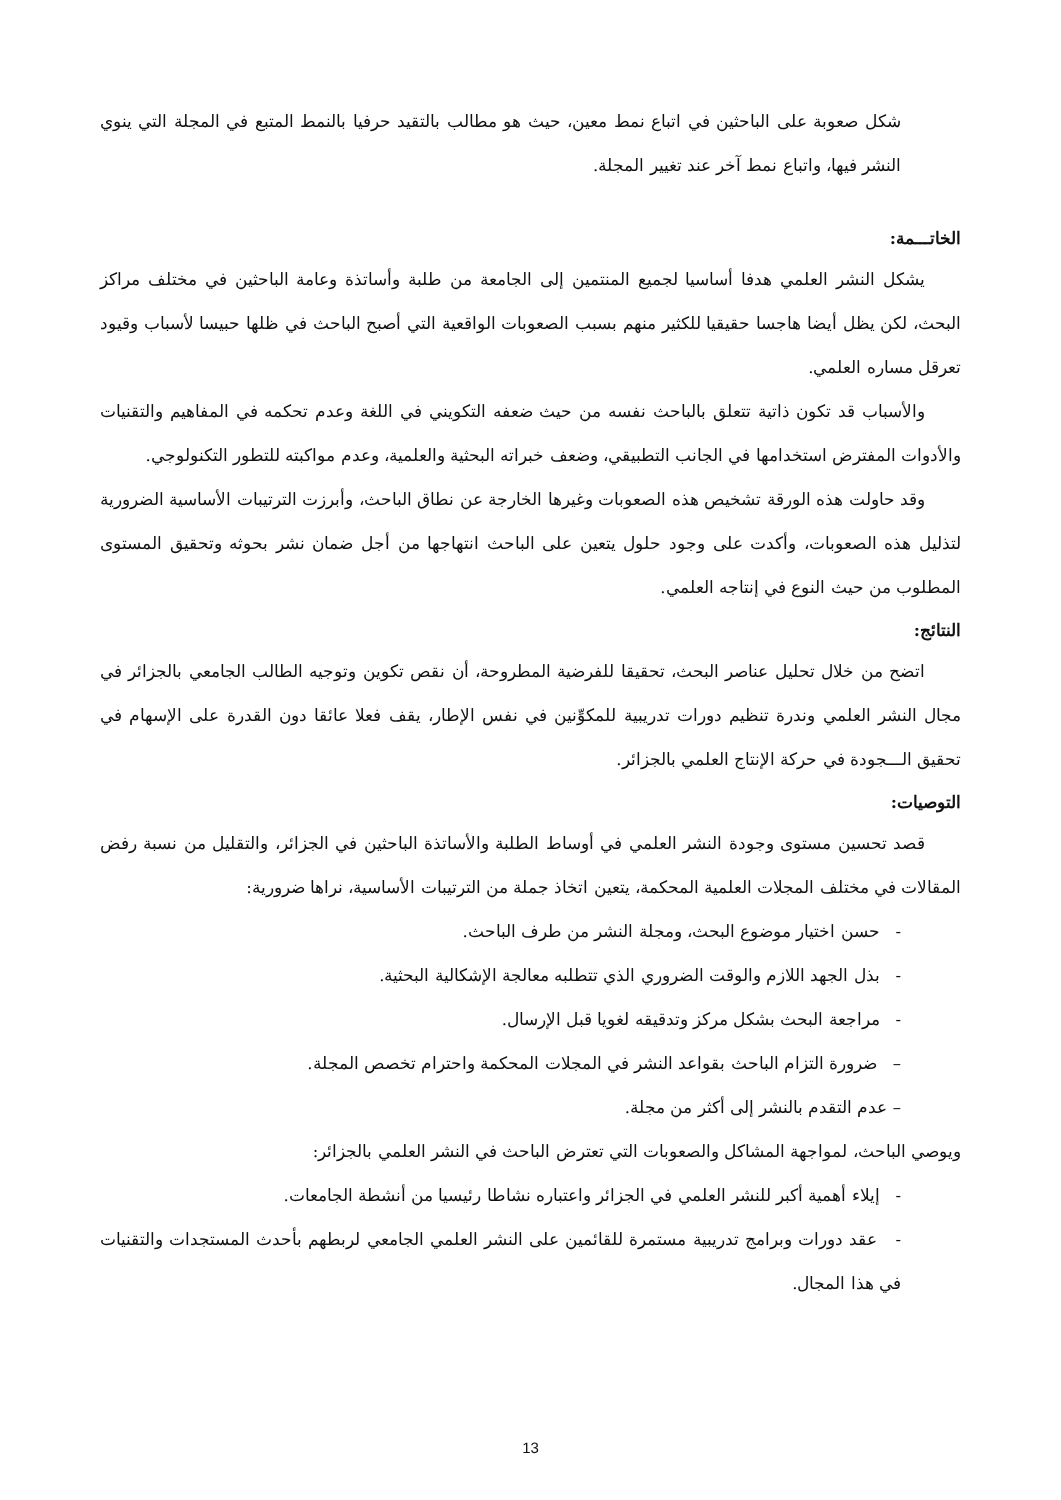شكل صعوبة على الباحثين في اتباع نمط معين، حيث هو مطالب بالتقيد حرفيا بالنمط المتبع في المجلة التي ينوي النشر فيها، واتباع نمط آخر عند تغيير المجلة.
الخاتـــمة:
يشكل النشر العلمي هدفا أساسيا لجميع المنتمين إلى الجامعة من طلبة وأساتذة وعامة الباحثين في مختلف مراكز البحث، لكن يظل أيضا هاجسا حقيقيا للكثير منهم بسبب الصعوبات الواقعية التي أصبح الباحث في ظلها حبيسا لأسباب وقيود تعرقل مساره العلمي.
والأسباب قد تكون ذاتية تتعلق بالباحث نفسه من حيث ضعفه التكويني في اللغة وعدم تحكمه في المفاهيم والتقنيات والأدوات المفترض استخدامها في الجانب التطبيقي، وضعف خبراته البحثية والعلمية، وعدم مواكبته للتطور التكنولوجي.
وقد حاولت هذه الورقة تشخيص هذه الصعوبات وغيرها الخارجة عن نطاق الباحث، وأبرزت الترتيبات الأساسية الضرورية لتذليل هذه الصعوبات، وأكدت على وجود حلول يتعين على الباحث انتهاجها من أجل ضمان نشر بحوثه وتحقيق المستوى المطلوب من حيث النوع في إنتاجه العلمي.
النتائج:
اتضح من خلال تحليل عناصر البحث، تحقيقا للفرضية المطروحة، أن نقص تكوين وتوجيه الطالب الجامعي بالجزائر في مجال النشر العلمي وندرة تنظيم دورات تدريبية للمكوِّنين في نفس الإطار، يقف فعلا عائقا دون القدرة على الإسهام في تحقيق الـــجودة في حركة الإنتاج العلمي بالجزائر.
التوصيات:
قصد تحسين مستوى وجودة النشر العلمي في أوساط الطلبة والأساتذة الباحثين في الجزائر، والتقليل من نسبة رفض المقالات في مختلف المجلات العلمية المحكمة، يتعين اتخاذ جملة من الترتيبات الأساسية، نراها ضرورية:
- حسن اختيار موضوع البحث، ومجلة النشر من طرف الباحث.
- بذل الجهد اللازم والوقت الضروري الذي تتطلبه معالجة الإشكالية البحثية.
- مراجعة البحث بشكل مركز وتدقيقه لغويا قبل الإرسال.
– ضرورة التزام الباحث بقواعد النشر في المجلات المحكمة واحترام تخصص المجلة.
– عدم التقدم بالنشر إلى أكثر من مجلة.
ويوصي الباحث، لمواجهة المشاكل والصعوبات التي تعترض الباحث في النشر العلمي بالجزائر:
- إيلاء أهمية أكبر للنشر العلمي في الجزائر واعتباره نشاطا رئيسيا من أنشطة الجامعات.
- عقد دورات وبرامج تدريبية مستمرة للقائمين على النشر العلمي الجامعي لربطهم بأحدث المستجدات والتقنيات في هذا المجال.
13